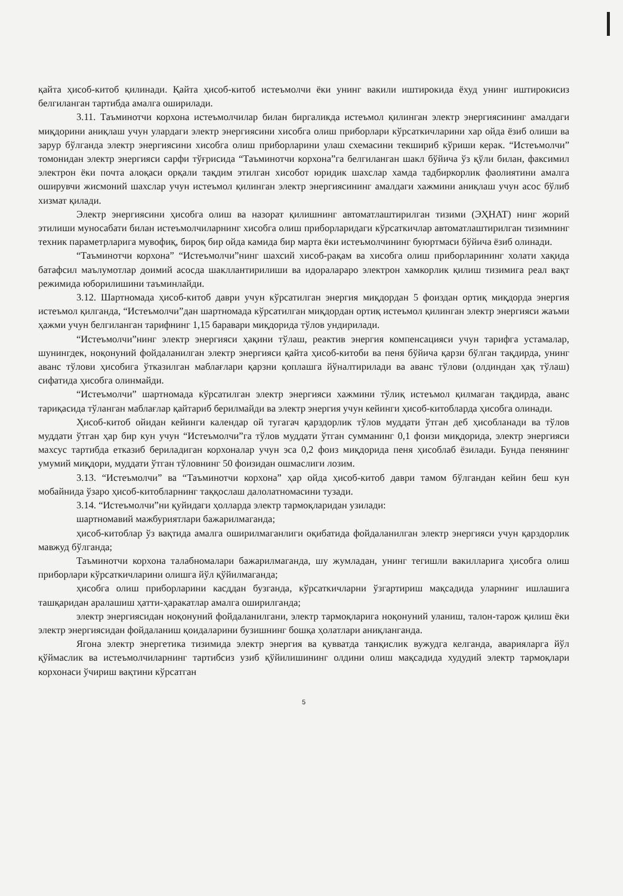қайта ҳисоб-китоб қилинади. Қайта ҳисоб-китоб истеъмолчи ёки унинг вакили иштирокида ёхуд унинг иштирокисиз белгиланган тартибда амалга оширилади.
3.11. Таъминотчи корхона истеъмолчилар билан биргаликда истеъмол қилинган электр энергиясининг амалдаги миқдорини аниқлаш учун улардаги электр энергиясини хисобга олиш приборлари кўрсаткичларини хар ойда ёзиб олиши ва зарур бўлганда электр энергиясини хисобга олиш приборларини улаш схемасини текшириб кўриши керак. “Истеъмолчи” томонидан электр энергияси сарфи тўғрисида “Таъминотчи корхона”га белгиланган шакл бўйича ўз қўли билан, факсимил электрон ёки почта алоқаси орқали тақдим этилган хисобот юридик шахслар хамда тадбиркорлик фаолиятини амалга оширувчи жисмоний шахслар учун истеъмол қилинган электр энергиясининг амалдаги хажмини аниқлаш учун асос бўлиб хизмат қилади.
Электр энергиясини ҳисобга олиш ва назорат қилишнинг автоматлаштирилган тизими (ЭҲНАТ) нинг жорий этилиши муносабати билан истеъмолчиларнинг хисобга олиш приборларидаги кўрсаткичлар автоматлаштирилган тизимнинг техник параметрларига мувофиқ, бироқ бир ойда камида бир марта ёки истеъмолчининг буюртмаси бўйича ёзиб олинади.
“Таъминотчи корхона” “Истеъмолчи”нинг шахсий хисоб-рақам ва хисобга олиш приборларининг холати хақида батафсил маълумотлар доимий асосда шакллантирилиши ва идоралараро электрон хамкорлик қилиш тизимига реал вақт режимида юборилишини таъминлайди.
3.12. Шартномада ҳисоб-китоб даври учун кўрсатилган энергия миқдордан 5 фоиздан ортиқ миқдорда энергия истеъмол қилганда, “Истеъмолчи”дан шартномада кўрсатилган миқдордан ортиқ истеъмол қилинган электр энергияси жаъми ҳажми учун белгиланган тарифнинг 1,15 баравари миқдорида тўлов ундирилади.
“Истеъмолчи”нинг электр энергияси ҳақини тўлаш, реактив энергия компенсацияси учун тарифга устамалар, шунингдек, ноқонуний фойдаланилган электр энергияси қайта ҳисоб-китоби ва пеня бўйича қарзи бўлган тақдирда, унинг аванс тўлови ҳисобига ўтказилган маблағлари қарзни қоплашга йўналтирилади ва аванс тўлови (олдиндан ҳақ тўлаш) сифатида ҳисобга олинмайди.
“Истеъмолчи” шартномада кўрсатилган электр энергияси хажмини тўлиқ истеъмол қилмаган тақдирда, аванс тариқасида тўланган маблағлар қайтариб берилмайди ва электр энергия учун кейинги ҳисоб-китобларда ҳисобга олинади.
Ҳисоб-китоб ойидан кейинги календар ой тугагач қарздорлик тўлов муддати ўтган деб ҳисобланади ва тўлов муддати ўтган ҳар бир кун учун “Истеъмолчи”га тўлов муддати ўтган сумманинг 0,1 фоизи миқдорида, электр энергияси махсус тартибда етказиб бериладиган корхоналар учун эса 0,2 фоиз миқдорида пеня ҳисоблаб ёзилади. Бунда пенянинг умумий миқдори, муддати ўтган тўловнинг 50 фоизидан ошмаслиги лозим.
3.13. “Истеъмолчи” ва “Таъминотчи корхона” ҳар ойда ҳисоб-китоб даври тамом бўлгандан кейин беш кун мобайнида ўзаро ҳисоб-китобларнинг таққослаш далолатномасини тузади.
3.14. “Истеъмолчи”ни қуйидаги ҳолларда электр тармоқларидан узилади:
шартномавий мажбуриятлари бажарилмаганда;
ҳисоб-китоблар ўз вақтида амалга оширилмаганлиги оқибатида фойдаланилган электр энергияси учун қарздорлик мавжуд бўлганда;
Таъминотчи корхона талабномалари бажарилмаганда, шу жумладан, унинг тегишли вакилларига ҳисобга олиш приборлари кўрсаткичларини олишга йўл қўйилмаганда;
ҳисобга олиш приборларини касддан бузганда, кўрсаткичларни ўзгартириш мақсадида уларнинг ишлашига ташқаридан аралашиш ҳатти-ҳаракатлар амалга оширилганда;
электр энергиясидан ноқонуний фойдаланилгани, электр тармоқларига ноқонуний уланиш, талон-тарож қилиш ёки электр энергиясидан фойдаланиш қоидаларини бузишнинг бошқа ҳолатлари аниқланганда.
Ягона электр энергетика тизимида электр энергия ва қувватда танқислик вужудга келганда, аварияларга йўл қўймаслик ва истеъмолчиларнинг тартибсиз узиб қўйилишининг олдини олиш мақсадида худудий электр тармоқлари корхонаси ўчириш вақтини кўрсатган
5